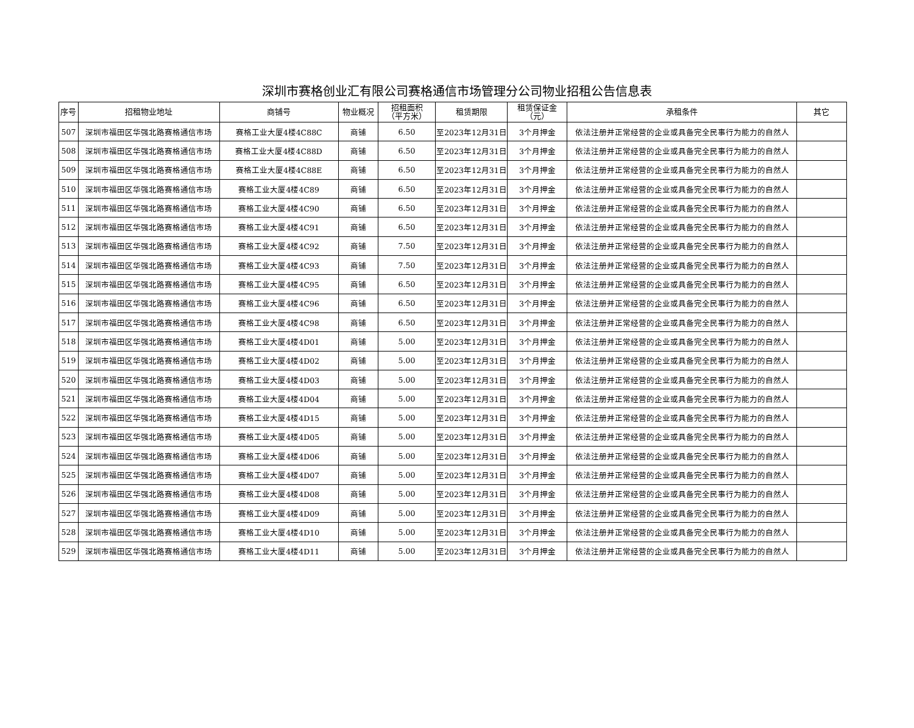深圳市赛格创业汇有限公司赛格通信市场管理分公司物业招租公告信息表
| 序号 | 招租物业地址 | 商铺号 | 物业概况 | 招租面积 （平方米） | 租赁期限 | 租赁保证金 （元） | 承租条件 | 其它 |
| --- | --- | --- | --- | --- | --- | --- | --- | --- |
| 507 | 深圳市福田区华强北路赛格通信市场 | 赛格工业大厦4楼4C88C | 商铺 | 6.50 | 至2023年12月31日 | 3个月押金 | 依法注册并正常经营的企业或具备完全民事行为能力的自然人 | |
| 508 | 深圳市福田区华强北路赛格通信市场 | 赛格工业大厦4楼4C88D | 商铺 | 6.50 | 至2023年12月31日 | 3个月押金 | 依法注册并正常经营的企业或具备完全民事行为能力的自然人 | |
| 509 | 深圳市福田区华强北路赛格通信市场 | 赛格工业大厦4楼4C88E | 商铺 | 6.50 | 至2023年12月31日 | 3个月押金 | 依法注册并正常经营的企业或具备完全民事行为能力的自然人 | |
| 510 | 深圳市福田区华强北路赛格通信市场 | 赛格工业大厦4楼4C89 | 商铺 | 6.50 | 至2023年12月31日 | 3个月押金 | 依法注册并正常经营的企业或具备完全民事行为能力的自然人 | |
| 511 | 深圳市福田区华强北路赛格通信市场 | 赛格工业大厦4楼4C90 | 商铺 | 6.50 | 至2023年12月31日 | 3个月押金 | 依法注册并正常经营的企业或具备完全民事行为能力的自然人 | |
| 512 | 深圳市福田区华强北路赛格通信市场 | 赛格工业大厦4楼4C91 | 商铺 | 6.50 | 至2023年12月31日 | 3个月押金 | 依法注册并正常经营的企业或具备完全民事行为能力的自然人 | |
| 513 | 深圳市福田区华强北路赛格通信市场 | 赛格工业大厦4楼4C92 | 商铺 | 7.50 | 至2023年12月31日 | 3个月押金 | 依法注册并正常经营的企业或具备完全民事行为能力的自然人 | |
| 514 | 深圳市福田区华强北路赛格通信市场 | 赛格工业大厦4楼4C93 | 商铺 | 7.50 | 至2023年12月31日 | 3个月押金 | 依法注册并正常经营的企业或具备完全民事行为能力的自然人 | |
| 515 | 深圳市福田区华强北路赛格通信市场 | 赛格工业大厦4楼4C95 | 商铺 | 6.50 | 至2023年12月31日 | 3个月押金 | 依法注册并正常经营的企业或具备完全民事行为能力的自然人 | |
| 516 | 深圳市福田区华强北路赛格通信市场 | 赛格工业大厦4楼4C96 | 商铺 | 6.50 | 至2023年12月31日 | 3个月押金 | 依法注册并正常经营的企业或具备完全民事行为能力的自然人 | |
| 517 | 深圳市福田区华强北路赛格通信市场 | 赛格工业大厦4楼4C98 | 商铺 | 6.50 | 至2023年12月31日 | 3个月押金 | 依法注册并正常经营的企业或具备完全民事行为能力的自然人 | |
| 518 | 深圳市福田区华强北路赛格通信市场 | 赛格工业大厦4楼4D01 | 商铺 | 5.00 | 至2023年12月31日 | 3个月押金 | 依法注册并正常经营的企业或具备完全民事行为能力的自然人 | |
| 519 | 深圳市福田区华强北路赛格通信市场 | 赛格工业大厦4楼4D02 | 商铺 | 5.00 | 至2023年12月31日 | 3个月押金 | 依法注册并正常经营的企业或具备完全民事行为能力的自然人 | |
| 520 | 深圳市福田区华强北路赛格通信市场 | 赛格工业大厦4楼4D03 | 商铺 | 5.00 | 至2023年12月31日 | 3个月押金 | 依法注册并正常经营的企业或具备完全民事行为能力的自然人 | |
| 521 | 深圳市福田区华强北路赛格通信市场 | 赛格工业大厦4楼4D04 | 商铺 | 5.00 | 至2023年12月31日 | 3个月押金 | 依法注册并正常经营的企业或具备完全民事行为能力的自然人 | |
| 522 | 深圳市福田区华强北路赛格通信市场 | 赛格工业大厦4楼4D15 | 商铺 | 5.00 | 至2023年12月31日 | 3个月押金 | 依法注册并正常经营的企业或具备完全民事行为能力的自然人 | |
| 523 | 深圳市福田区华强北路赛格通信市场 | 赛格工业大厦4楼4D05 | 商铺 | 5.00 | 至2023年12月31日 | 3个月押金 | 依法注册并正常经营的企业或具备完全民事行为能力的自然人 | |
| 524 | 深圳市福田区华强北路赛格通信市场 | 赛格工业大厦4楼4D06 | 商铺 | 5.00 | 至2023年12月31日 | 3个月押金 | 依法注册并正常经营的企业或具备完全民事行为能力的自然人 | |
| 525 | 深圳市福田区华强北路赛格通信市场 | 赛格工业大厦4楼4D07 | 商铺 | 5.00 | 至2023年12月31日 | 3个月押金 | 依法注册并正常经营的企业或具备完全民事行为能力的自然人 | |
| 526 | 深圳市福田区华强北路赛格通信市场 | 赛格工业大厦4楼4D08 | 商铺 | 5.00 | 至2023年12月31日 | 3个月押金 | 依法注册并正常经营的企业或具备完全民事行为能力的自然人 | |
| 527 | 深圳市福田区华强北路赛格通信市场 | 赛格工业大厦4楼4D09 | 商铺 | 5.00 | 至2023年12月31日 | 3个月押金 | 依法注册并正常经营的企业或具备完全民事行为能力的自然人 | |
| 528 | 深圳市福田区华强北路赛格通信市场 | 赛格工业大厦4楼4D10 | 商铺 | 5.00 | 至2023年12月31日 | 3个月押金 | 依法注册并正常经营的企业或具备完全民事行为能力的自然人 | |
| 529 | 深圳市福田区华强北路赛格通信市场 | 赛格工业大厦4楼4D11 | 商铺 | 5.00 | 至2023年12月31日 | 3个月押金 | 依法注册并正常经营的企业或具备完全民事行为能力的自然人 | |